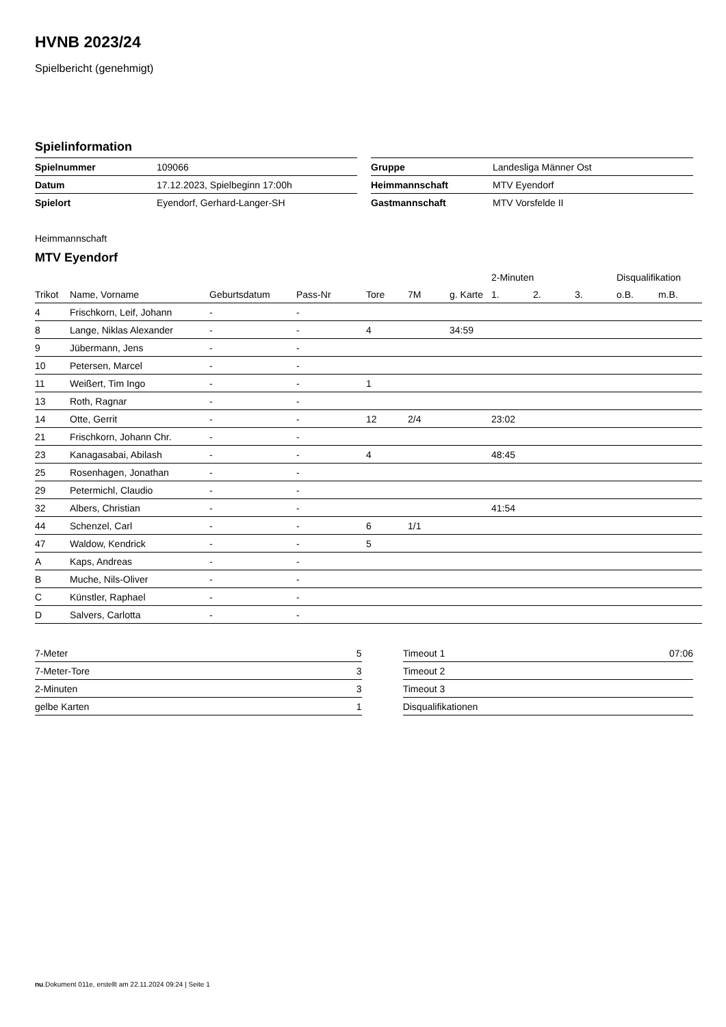HVNB 2023/24
Spielbericht (genehmigt)
Spielinformation
| Spielnummer | 109066 |
| Datum | 17.12.2023, Spielbeginn 17:00h |
| Spielort | Eyendorf, Gerhard-Langer-SH |
| Gruppe | Landesliga Männer Ost |
| Heimmannschaft | MTV Eyendorf |
| Gastmannschaft | MTV Vorsfelde II |
Heimmannschaft
MTV Eyendorf
| | | | | | | | 2-Minuten | | | Disqualifikation | |
| --- | --- | --- | --- | --- | --- | --- | --- | --- | --- | --- | --- |
| Trikot | Name, Vorname | Geburtsdatum | Pass-Nr | Tore | 7M | g. Karte | 1. | 2. | 3. | o.B. | m.B. |
| 4 | Frischkorn, Leif, Johann | - | - | | | | | | | | |
| 8 | Lange, Niklas Alexander | - | - | 4 | | 34:59 | | | | | |
| 9 | Jübermann, Jens | - | - | | | | | | | | |
| 10 | Petersen, Marcel | - | - | | | | | | | | |
| 11 | Weißert, Tim Ingo | - | - | 1 | | | | | | | |
| 13 | Roth, Ragnar | - | - | | | | | | | | |
| 14 | Otte, Gerrit | - | - | 12 | 2/4 | | 23:02 | | | | |
| 21 | Frischkorn, Johann Chr. | - | - | | | | | | | | |
| 23 | Kanagasabai, Abilash | - | - | 4 | | | 48:45 | | | | |
| 25 | Rosenhagen, Jonathan | - | - | | | | | | | | |
| 29 | Petermichl, Claudio | - | - | | | | | | | | |
| 32 | Albers, Christian | - | - | | | | 41:54 | | | | |
| 44 | Schenzel, Carl | - | - | 6 | 1/1 | | | | | | |
| 47 | Waldow, Kendrick | - | - | 5 | | | | | | | |
| A | Kaps, Andreas | - | - | | | | | | | | |
| B | Muche, Nils-Oliver | - | - | | | | | | | | |
| C | Künstler, Raphael | - | - | | | | | | | | |
| D | Salvers, Carlotta | - | - | | | | | | | | |
| 7-Meter | 5 |
| 7-Meter-Tore | 3 |
| 2-Minuten | 3 |
| gelbe Karten | 1 |
| Timeout 1 | 07:06 |
| Timeout 2 | |
| Timeout 3 | |
| Disqualifikationen | |
nu.Dokument 011e, erstellt am 22.11.2024 09:24 | Seite 1